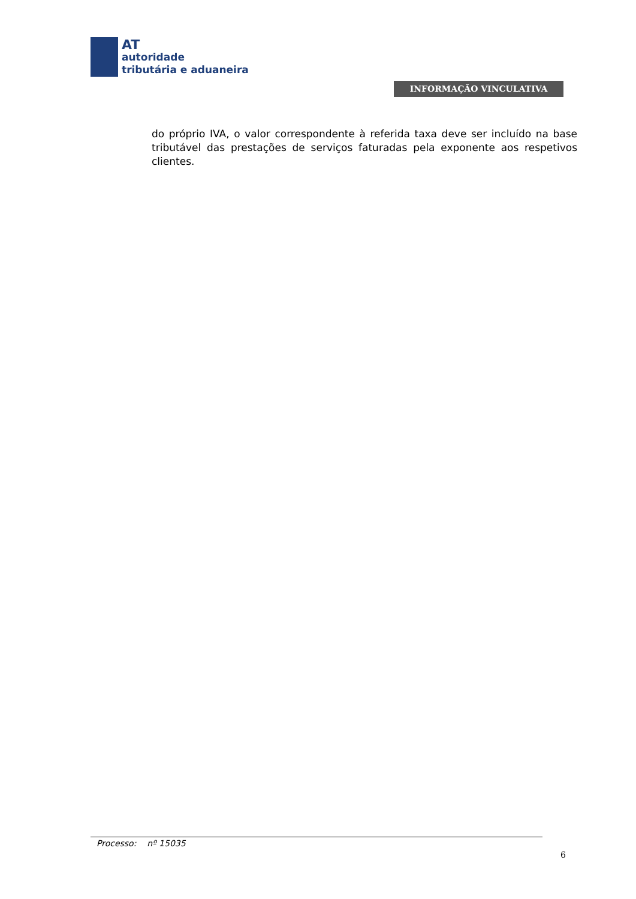AT
autoridade
tributária e aduaneira
INFORMAÇÃO VINCULATIVA
do próprio IVA, o valor correspondente à referida taxa deve ser incluído na base tributável das prestações de serviços faturadas pela exponente aos respetivos clientes.
Processo: nº 15035
6